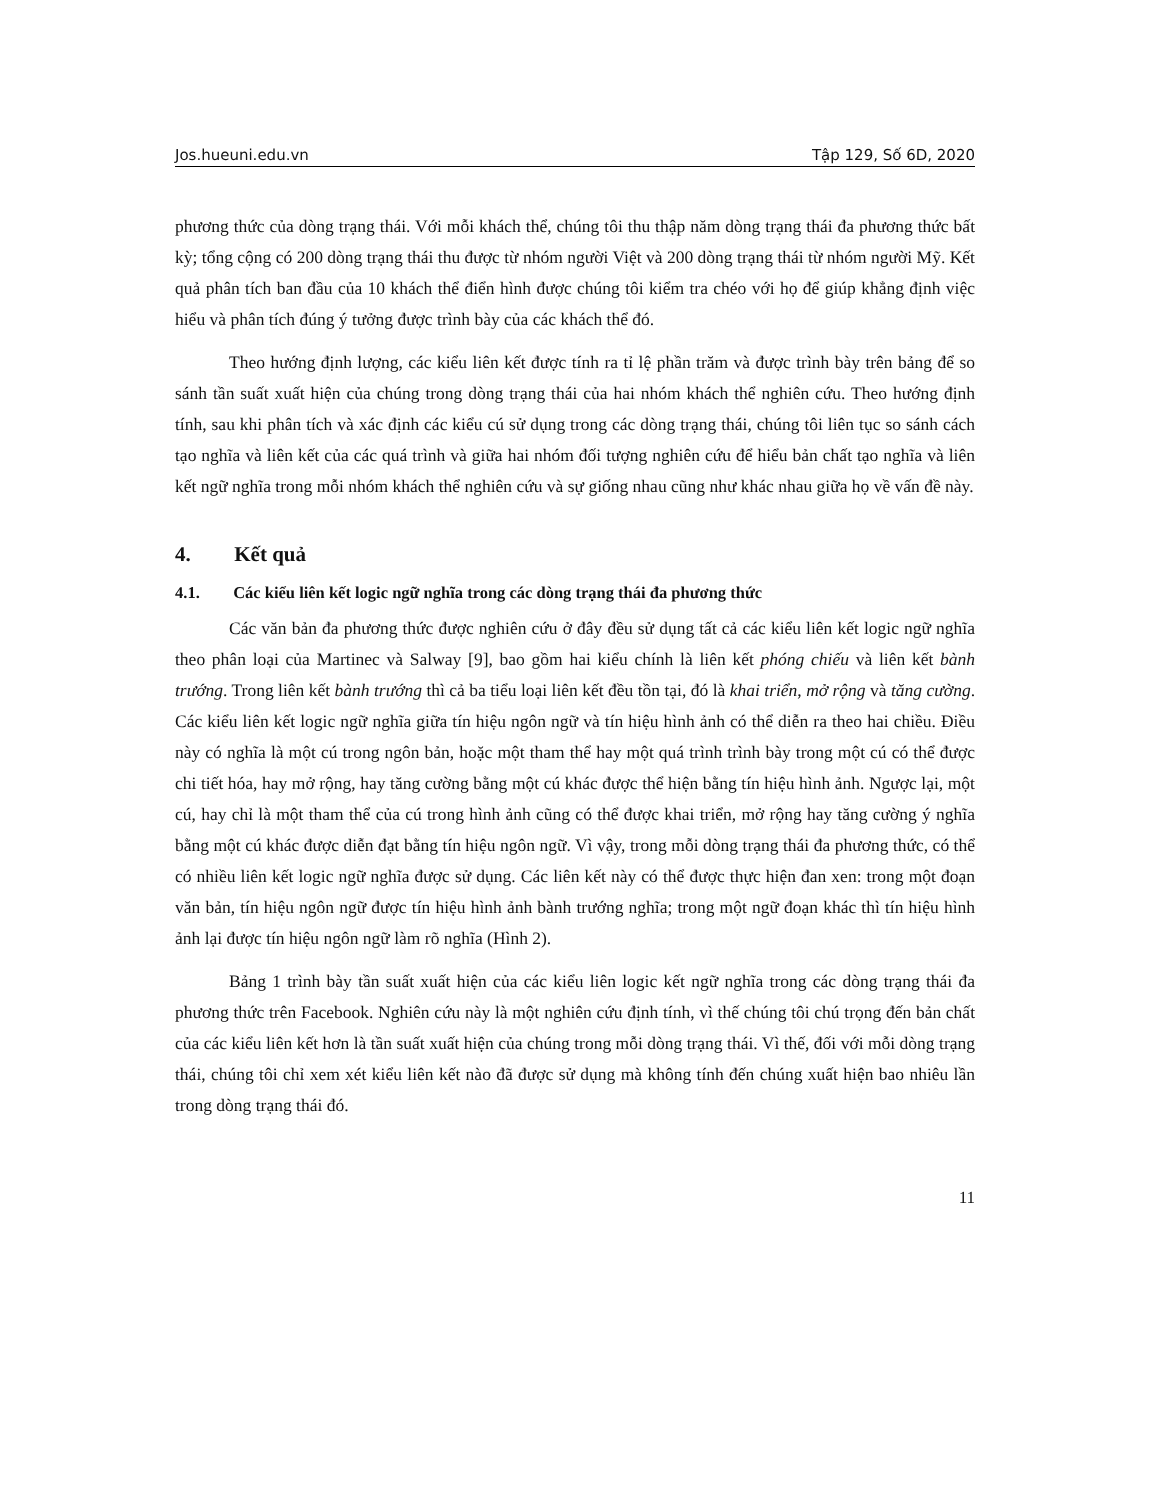Jos.hueuni.edu.vn Tập 129, Số 6D, 2020
phương thức của dòng trạng thái. Với mỗi khách thể, chúng tôi thu thập năm dòng trạng thái đa phương thức bất kỳ; tổng cộng có 200 dòng trạng thái thu được từ nhóm người Việt và 200 dòng trạng thái từ nhóm người Mỹ. Kết quả phân tích ban đầu của 10 khách thể điển hình được chúng tôi kiểm tra chéo với họ để giúp khẳng định việc hiểu và phân tích đúng ý tưởng được trình bày của các khách thể đó.
Theo hướng định lượng, các kiểu liên kết được tính ra tỉ lệ phần trăm và được trình bày trên bảng để so sánh tần suất xuất hiện của chúng trong dòng trạng thái của hai nhóm khách thể nghiên cứu. Theo hướng định tính, sau khi phân tích và xác định các kiểu cú sử dụng trong các dòng trạng thái, chúng tôi liên tục so sánh cách tạo nghĩa và liên kết của các quá trình và giữa hai nhóm đối tượng nghiên cứu để hiểu bản chất tạo nghĩa và liên kết ngữ nghĩa trong mỗi nhóm khách thể nghiên cứu và sự giống nhau cũng như khác nhau giữa họ về vấn đề này.
4. Kết quả
4.1. Các kiểu liên kết logic ngữ nghĩa trong các dòng trạng thái đa phương thức
Các văn bản đa phương thức được nghiên cứu ở đây đều sử dụng tất cả các kiểu liên kết logic ngữ nghĩa theo phân loại của Martinec và Salway [9], bao gồm hai kiểu chính là liên kết phóng chiếu và liên kết bành trướng. Trong liên kết bành trướng thì cả ba tiểu loại liên kết đều tồn tại, đó là khai triển, mở rộng và tăng cường. Các kiểu liên kết logic ngữ nghĩa giữa tín hiệu ngôn ngữ và tín hiệu hình ảnh có thể diễn ra theo hai chiều. Điều này có nghĩa là một cú trong ngôn bản, hoặc một tham thể hay một quá trình trình bày trong một cú có thể được chi tiết hóa, hay mở rộng, hay tăng cường bằng một cú khác được thể hiện bằng tín hiệu hình ảnh. Ngược lại, một cú, hay chỉ là một tham thể của cú trong hình ảnh cũng có thể được khai triển, mở rộng hay tăng cường ý nghĩa bằng một cú khác được diễn đạt bằng tín hiệu ngôn ngữ. Vì vậy, trong mỗi dòng trạng thái đa phương thức, có thể có nhiều liên kết logic ngữ nghĩa được sử dụng. Các liên kết này có thể được thực hiện đan xen: trong một đoạn văn bản, tín hiệu ngôn ngữ được tín hiệu hình ảnh bành trướng nghĩa; trong một ngữ đoạn khác thì tín hiệu hình ảnh lại được tín hiệu ngôn ngữ làm rõ nghĩa (Hình 2).
Bảng 1 trình bày tần suất xuất hiện của các kiểu liên logic kết ngữ nghĩa trong các dòng trạng thái đa phương thức trên Facebook. Nghiên cứu này là một nghiên cứu định tính, vì thế chúng tôi chú trọng đến bản chất của các kiểu liên kết hơn là tần suất xuất hiện của chúng trong mỗi dòng trạng thái. Vì thế, đối với mỗi dòng trạng thái, chúng tôi chỉ xem xét kiểu liên kết nào đã được sử dụng mà không tính đến chúng xuất hiện bao nhiêu lần trong dòng trạng thái đó.
11